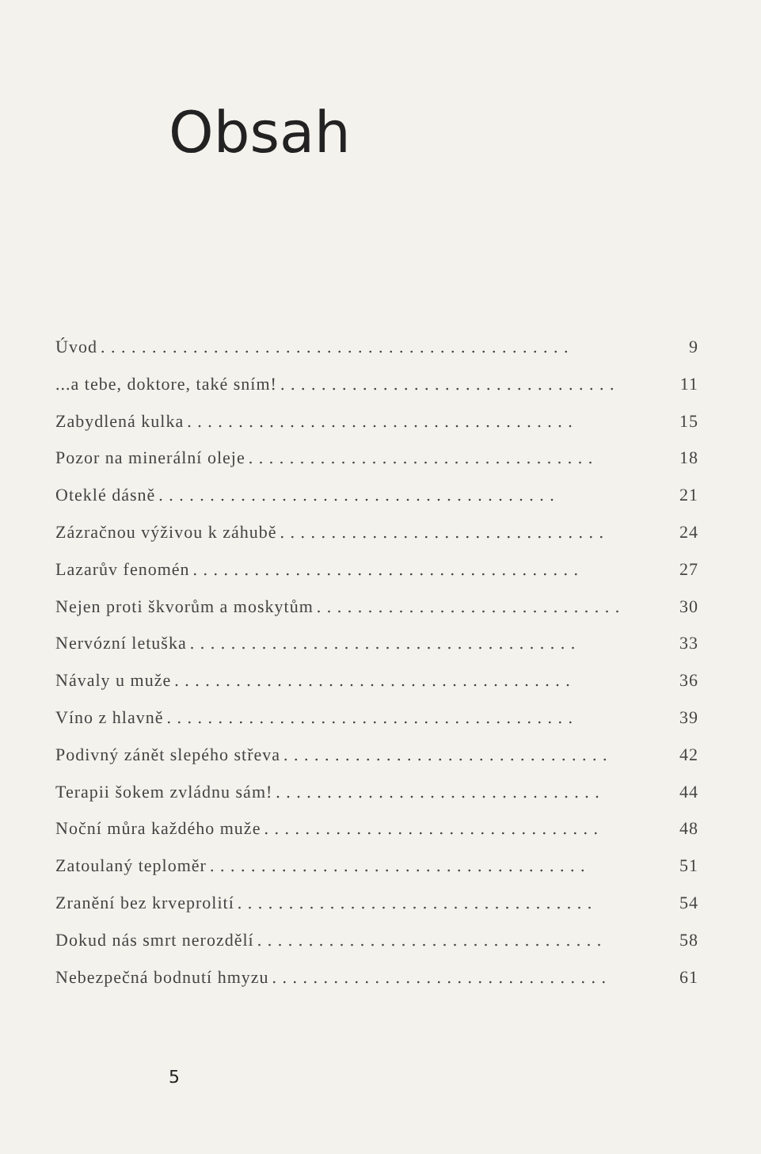Obsah
Úvod. . . . . . . . . . . . . . . . . . . . . . . . . . . . . . . . . . . . . . . . . . . . . . 9
...a tebe, doktore, také sním!. . . . . . . . . . . . . . . . . . . . . . . . . . . . . . . . . 11
Zabydlená kulka. . . . . . . . . . . . . . . . . . . . . . . . . . . . . . . . . . . . . . 15
Pozor na minerální oleje. . . . . . . . . . . . . . . . . . . . . . . . . . . . . . . . . . 18
Oteklé dásně. . . . . . . . . . . . . . . . . . . . . . . . . . . . . . . . . . . . . . . 21
Zázračnou výživou k záhubě. . . . . . . . . . . . . . . . . . . . . . . . . . . . . . . . 24
Lazarův fenomén. . . . . . . . . . . . . . . . . . . . . . . . . . . . . . . . . . . . . . 27
Nejen proti škvorům a moskytům. . . . . . . . . . . . . . . . . . . . . . . . . . . . . . 30
Nervózní letuška. . . . . . . . . . . . . . . . . . . . . . . . . . . . . . . . . . . . . . 33
Návaly u muže. . . . . . . . . . . . . . . . . . . . . . . . . . . . . . . . . . . . . . . 36
Víno z hlavně. . . . . . . . . . . . . . . . . . . . . . . . . . . . . . . . . . . . . . . . 39
Podivný zánět slepého střeva. . . . . . . . . . . . . . . . . . . . . . . . . . . . . . . . 42
Terapii šokem zvládnu sám!. . . . . . . . . . . . . . . . . . . . . . . . . . . . . . . . 44
Noční můra každého muže. . . . . . . . . . . . . . . . . . . . . . . . . . . . . . . . . 48
Zatoulaný teploměr. . . . . . . . . . . . . . . . . . . . . . . . . . . . . . . . . . . . . 51
Zranění bez krveprolití. . . . . . . . . . . . . . . . . . . . . . . . . . . . . . . . . . . 54
Dokud nás smrt nerozdělí. . . . . . . . . . . . . . . . . . . . . . . . . . . . . . . . . . 58
Nebezpečná bodnutí hmyzu. . . . . . . . . . . . . . . . . . . . . . . . . . . . . . . . . 61
5